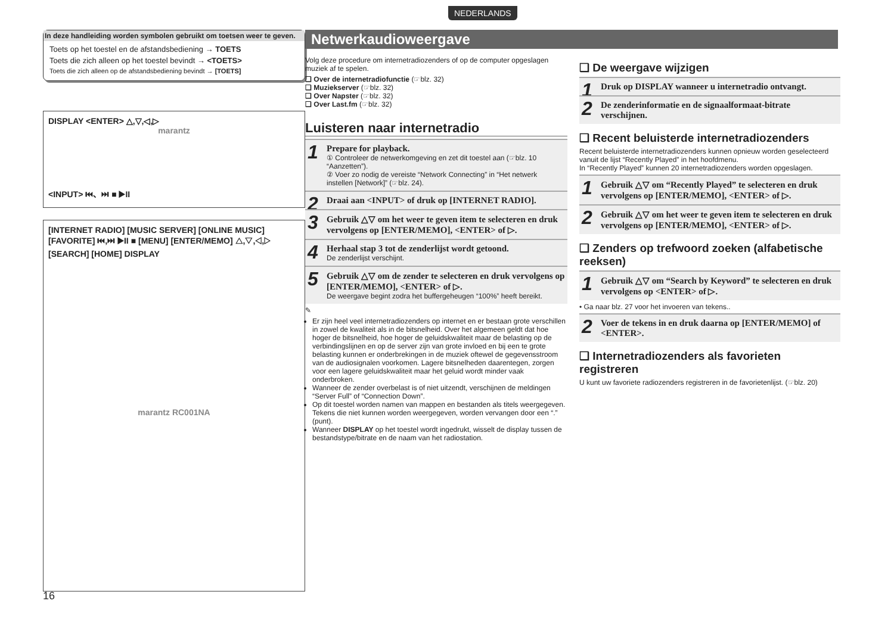NEDERLANDS
In deze handleiding worden symbolen gebruikt om toetsen weer te geven.
Toets op het toestel en de afstandsbediening → TOETS
Toets die zich alleen op het toestel bevindt → <TOETS>
Toets die zich alleen op de afstandsbediening bevindt → [TOETS]
DISPLAY <ENTER> △,▽,◁,▷
marantz
<INPUT> ⏮、⏭ ■ ▶II
[INTERNET RADIO] [MUSIC SERVER] [ONLINE MUSIC] [FAVORITE] ⏮,⏭ ▶II ■ [MENU] [ENTER/MEMO] △,▽,◁,▷ [SEARCH] [HOME] DISPLAY
marantz RC001NA
Netwerkaudioweergave
Volg deze procedure om internetradiozenders of op de computer opgeslagen muziek af te spelen.
❑ Over de internetradiofunctie (☞blz. 32)
❑ Muziekserver (☞blz. 32)
❑ Over Napster (☞blz. 32)
❑ Over Last.fm (☞blz. 32)
Luisteren naar internetradio
1 Prepare for playback.
① Controleer de netwerkomgeving en zet dit toestel aan (☞blz. 10 “Aanzetten”).
② Voer zo nodig de vereiste “Network Connecting” in “Het netwerk instellen [Network]” (☞blz. 24).
2 Draai aan <INPUT> of druk op [INTERNET RADIO].
3 Gebruik △▽ om het weer te geven item te selecteren en druk vervolgens op [ENTER/MEMO], <ENTER> of ▷.
4 Herhaal stap 3 tot de zenderlijst wordt getoond.
De zenderlijst verschijnt.
5 Gebruik △▽ om de zender te selecteren en druk vervolgens op [ENTER/MEMO], <ENTER> of ▷.
De weergave begint zodra het buffergeheugen “100%” heeft bereikt.
✎
Er zijn heel veel internetradiozenders op internet en er bestaan grote verschillen in zowel de kwaliteit als in de bitsnelheid. Over het algemeen geldt dat hoe hoger de bitsnelheid, hoe hoger de geluidskwaliteit maar de belasting op de verbindingslijnen en op de server zijn van grote invloed en bij een te grote belasting kunnen er onderbrekingen in de muziek oftewel de gegevensstroom van de audiosignalen voorkomen. Lagere bitsnelheden daarentegen, zorgen voor een lagere geluidskwaliteit maar het geluid wordt minder vaak onderbroken.
Wanneer de zender overbelast is of niet uitzendt, verschijnen de meldingen “Server Full” of “Connection Down”.
Op dit toestel worden namen van mappen en bestanden als titels weergegeven. Tekens die niet kunnen worden weergegeven, worden vervangen door een “.” (punt).
Wanneer DISPLAY op het toestel wordt ingedrukt, wisselt de display tussen de bestandstype/bitrate en de naam van het radiostation.
❑ De weergave wijzigen
1 Druk op DISPLAY wanneer u internetradio ontvangt.
2 De zenderinformatie en de signaalformaat-bitrate verschijnen.
❑ Recent beluisterde internetradiozenders
Recent beluisterde internetradiozenders kunnen opnieuw worden geselecteerd vanuit de lijst “Recently Played” in het hoofdmenu.
In “Recently Played” kunnen 20 internetradiozenders worden opgeslagen.
1 Gebruik △▽ om “Recently Played” te selecteren en druk vervolgens op [ENTER/MEMO], <ENTER> of ▷.
2 Gebruik △▽ om het weer te geven item te selecteren en druk vervolgens op [ENTER/MEMO], <ENTER> of ▷.
❑ Zenders op trefwoord zoeken (alfabetische reeksen)
1 Gebruik △▽ om “Search by Keyword” te selecteren en druk vervolgens op <ENTER> of ▷.
• Ga naar blz. 27 voor het invoeren van tekens..
2 Voer de tekens in en druk daarna op [ENTER/MEMO] of <ENTER>.
❑ Internetradiozenders als favorieten registreren
U kunt uw favoriete radiozenders registreren in de favorietenlijst. (☞blz. 20)
16